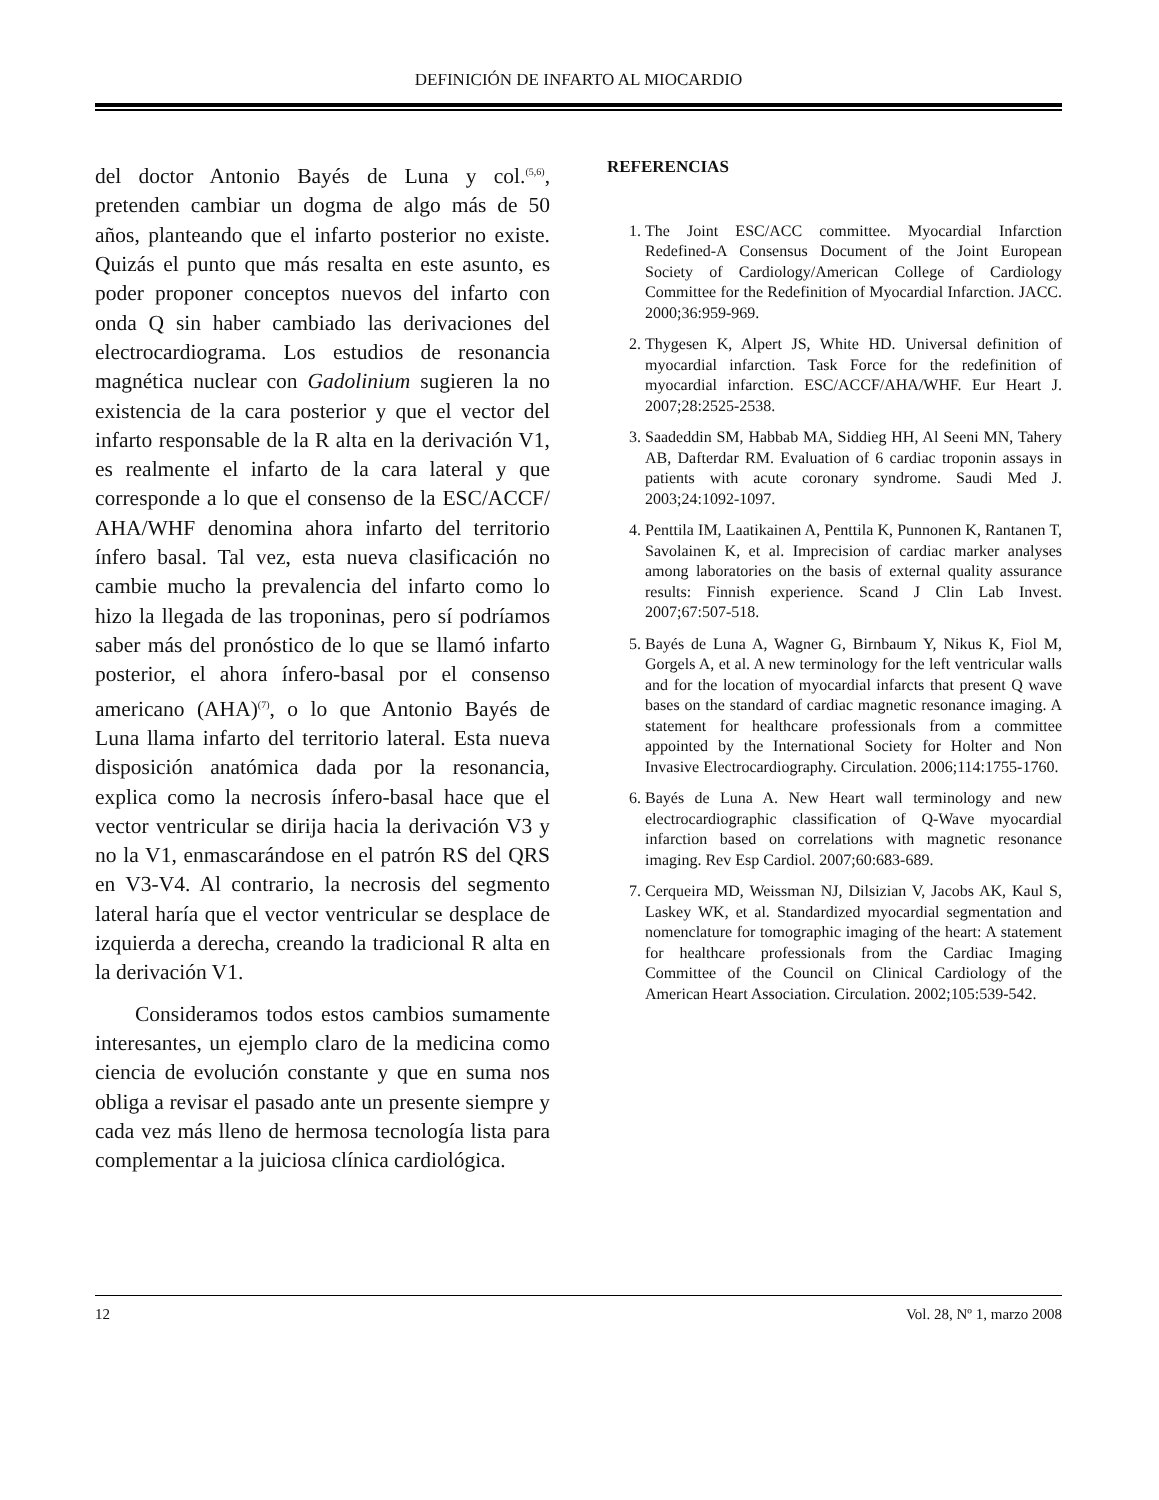DEFINICIÓN DE INFARTO AL MIOCARDIO
del doctor Antonio Bayés de Luna y col.<sup>(5,6)</sup>, pretenden cambiar un dogma de algo más de 50 años, planteando que el infarto posterior no existe. Quizás el punto que más resalta en este asunto, es poder proponer conceptos nuevos del infarto con onda Q sin haber cambiado las derivaciones del electrocardiograma. Los estudios de resonancia magnética nuclear con Gadolinium sugieren la no existencia de la cara posterior y que el vector del infarto responsable de la R alta en la derivación V1, es realmente el infarto de la cara lateral y que corresponde a lo que el consenso de la ESC/ACCF/ AHA/WHF denomina ahora infarto del territorio ínfero basal. Tal vez, esta nueva clasificación no cambie mucho la prevalencia del infarto como lo hizo la llegada de las troponinas, pero sí podríamos saber más del pronóstico de lo que se llamó infarto posterior, el ahora ínfero-basal por el consenso americano (AHA)<sup>(7)</sup>, o lo que Antonio Bayés de Luna llama infarto del territorio lateral. Esta nueva disposición anatómica dada por la resonancia, explica como la necrosis ínfero-basal hace que el vector ventricular se dirija hacia la derivación V3 y no la V1, enmascarándose en el patrón RS del QRS en V3-V4. Al contrario, la necrosis del segmento lateral haría que el vector ventricular se desplace de izquierda a derecha, creando la tradicional R alta en la derivación V1.
Consideramos todos estos cambios sumamente interesantes, un ejemplo claro de la medicina como ciencia de evolución constante y que en suma nos obliga a revisar el pasado ante un presente siempre y cada vez más lleno de hermosa tecnología lista para complementar a la juiciosa clínica cardiológica.
REFERENCIAS
1. The Joint ESC/ACC committee. Myocardial Infarction Redefined-A Consensus Document of the Joint European Society of Cardiology/American College of Cardiology Committee for the Redefinition of Myocardial Infarction. JACC. 2000;36:959-969.
2. Thygesen K, Alpert JS, White HD. Universal definition of myocardial infarction. Task Force for the redefinition of myocardial infarction. ESC/ACCF/AHA/WHF. Eur Heart J. 2007;28:2525-2538.
3. Saadeddin SM, Habbab MA, Siddieg HH, Al Seeni MN, Tahery AB, Dafterdar RM. Evaluation of 6 cardiac troponin assays in patients with acute coronary syndrome. Saudi Med J. 2003;24:1092-1097.
4. Penttila IM, Laatikainen A, Penttila K, Punnonen K, Rantanen T, Savolainen K, et al. Imprecision of cardiac marker analyses among laboratories on the basis of external quality assurance results: Finnish experience. Scand J Clin Lab Invest. 2007;67:507-518.
5. Bayés de Luna A, Wagner G, Birnbaum Y, Nikus K, Fiol M, Gorgels A, et al. A new terminology for the left ventricular walls and for the location of myocardial infarcts that present Q wave bases on the standard of cardiac magnetic resonance imaging. A statement for healthcare professionals from a committee appointed by the International Society for Holter and Non Invasive Electrocardiography. Circulation. 2006;114:1755-1760.
6. Bayés de Luna A. New Heart wall terminology and new electrocardiographic classification of Q-Wave myocardial infarction based on correlations with magnetic resonance imaging. Rev Esp Cardiol. 2007;60:683-689.
7. Cerqueira MD, Weissman NJ, Dilsizian V, Jacobs AK, Kaul S, Laskey WK, et al. Standardized myocardial segmentation and nomenclature for tomographic imaging of the heart: A statement for healthcare professionals from the Cardiac Imaging Committee of the Council on Clinical Cardiology of the American Heart Association. Circulation. 2002;105:539-542.
12 Vol. 28, Nº 1, marzo 2008